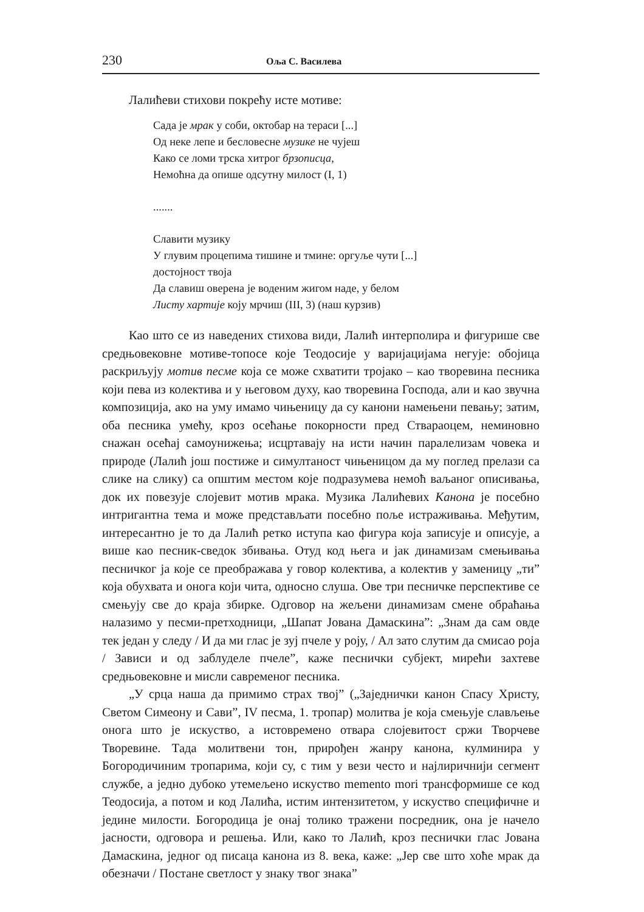230 Оља С. Василева
Лалићеви стихови покрећу исте мотиве:
Сада је мрак у соби, октобар на тераси [...]
Од неке лепе и бесловесне музике не чујеш
Како се ломи трска хитрог брзописца,
Немоћна да опише одсутну милост (I, 1)
.......
Славити музику
У глувим процепима тишине и тмине: оргуље чути [...]
достојност твоја
Да славиш оверена је воденим жигом наде, у белом
Листу хартије коју мрчиш (III, 3) (наш курзив)
Као што се из наведених стихова види, Лалић интерполира и фигурише све средњовековне мотиве-топосе које Теодосије у варијацијама негује: обојица раскриљују мотив песме која се може схватити тројако – као творевина песника који пева из колектива и у његовом духу, као творевина Господа, али и као звучна композиција, ако на уму имамо чињеницу да су канони намењени певању; затим, оба песника умећу, кроз осећање покорности пред Ствараоцем, неминовно снажан осећај самоунижења; исцртавају на исти начин паралелизам човека и природе (Лалић још постиже и симултаност чињеницом да му поглед прелази са слике на слику) са општим местом које подразумева немоћ ваљаног описивања, док их повезује слојевит мотив мрака. Музика Лалићевих Канона је посебно интригантна тема и може представљати посебно поље истраживања. Међутим, интересантно је то да Лалић ретко иступа као фигура која записује и описује, а више као песник-сведок збивања. Отуд код њега и јак динамизам смењивања песничког ја које се преображава у говор колектива, а колектив у заменицу „ти” која обухвата и онога који чита, односно слуша. Ове три песничке перспективе се смењују све до краја збирке. Одговор на жељени динамизам смене обраћања налазимо у песми-претходници, „Шапат Јована Дамаскина”: „Знам да сам овде тек један у следу / И да ми глас је зуј пчеле у роју, / Ал зато слутим да смисао роја / Зависи и од заблуделе пчеле”, каже песнички субјект, мирећи захтеве средњовековне и мисли савременог песника.
„У срца наша да примимо страх твој” („Заједнички канон Спасу Христу, Светом Симеону и Сави”, IV песма, 1. тропар) молитва је која смењује слављење онога што је искуство, а истовремено отвара слојевитост сржи Творчеве Творевине. Тада молитвени тон, прирођен жанру канона, кулминира у Богородичиним тропарима, који су, с тим у вези често и најлиричнији сегмент службе, а једно дубоко утемељено искуство memento mori трансформише се код Теодосија, а потом и код Лалића, истим интензитетом, у искуство специфичне и једине милости. Богородица је онај толико тражени посредник, она је начело јасности, одговора и решења. Или, како то Лалић, кроз песнички глас Јована Дамаскина, једног од писаца канона из 8. века, каже: „Јер све што хоће мрак да обезначи / Постане светлост у знаку твог знака”